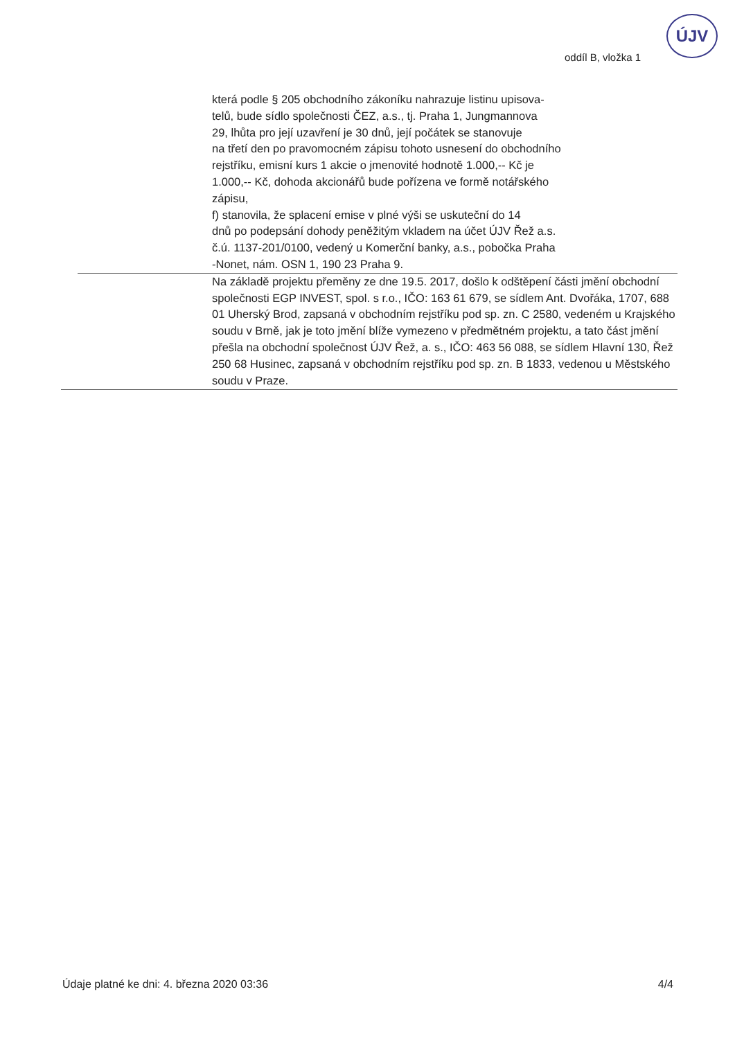oddíl B, vložka 1
ÚJV
která podle § 205 obchodního zákoníku nahrazuje listinu upisova-
telů, bude sídlo společnosti ČEZ, a.s., tj. Praha 1, Jungmannova
29, lhůta pro její uzavření je 30 dnů, její počátek se stanovuje
na třetí den po pravomocném zápisu tohoto usnesení do obchodního
rejstříku, emisní kurs 1 akcie o jmenovité hodnotě 1.000,-- Kč je
1.000,-- Kč, dohoda akcionářů bude pořízena ve formě notářského
zápisu,
f) stanovila, že splacení emise v plné výši se uskuteční do 14
dnů po podepsání dohody peněžitým vkladem na účet ÚJV Řež a.s.
č.ú. 1137-201/0100, vedený u Komerční banky, a.s., pobočka Praha
-Nonet, nám. OSN 1, 190 23 Praha 9.
Na základě projektu přeměny ze dne 19.5. 2017, došlo k odštěpení části jmění obchodní společnosti EGP INVEST, spol. s r.o., IČO: 163 61 679, se sídlem Ant. Dvořáka, 1707, 688 01 Uherský Brod, zapsaná v obchodním rejstříku pod sp. zn. C 2580, vedeném u Krajského soudu v Brně, jak je toto jmění blíže vymezeno v předmětném projektu, a tato část jmění přešla na obchodní společnost ÚJV Řež, a. s., IČO: 463 56 088, se sídlem Hlavní 130, Řež 250 68 Husinec, zapsaná v obchodním rejstříku pod sp. zn. B 1833, vedenou u Městského soudu v Praze.
Údaje platné ke dni: 4. března 2020 03:36 4/4